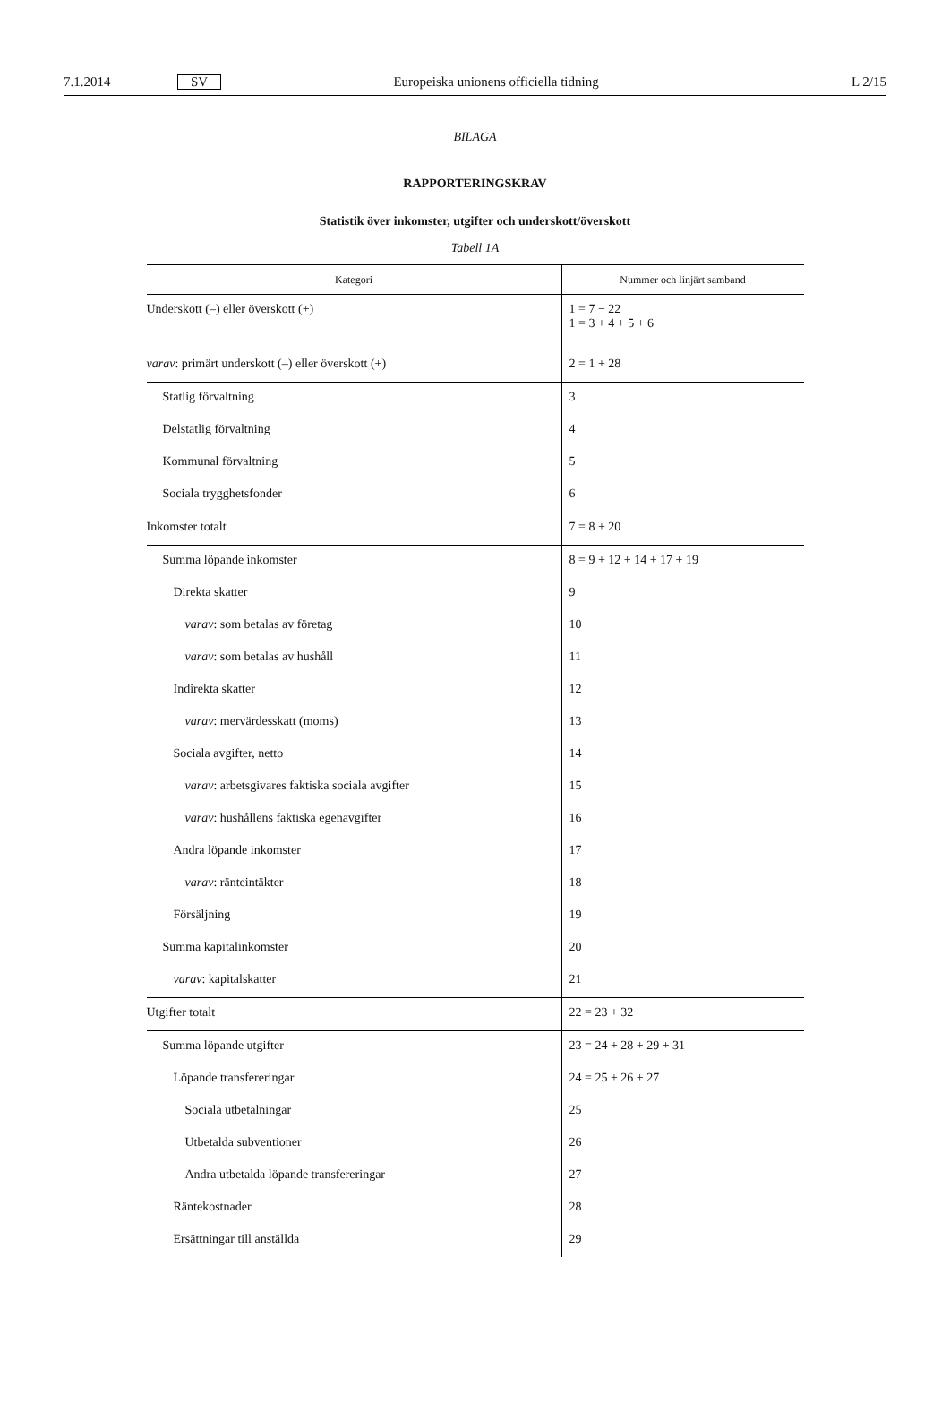7.1.2014 SV Europeiska unionens officiella tidning L 2/15
BILAGA
RAPPORTERINGSKRAV
Statistik över inkomster, utgifter och underskott/överskott
Tabell 1A
| Kategori | Nummer och linjärt samband |
| --- | --- |
| Underskott (–) eller överskott (+) | 1 = 7 − 22 1 = 3 + 4 + 5 + 6 |
| varav : primärt underskott (–) eller överskott (+) | 2 = 1 + 28 |
| Statlig förvaltning | 3 |
| Delstatlig förvaltning | 4 |
| Kommunal förvaltning | 5 |
| Sociala trygghetsfonder | 6 |
| Inkomster totalt | 7 = 8 + 20 |
| Summa löpande inkomster | 8 = 9 + 12 + 14 + 17 + 19 |
| Direkta skatter | 9 |
| varav : som betalas av företag | 10 |
| varav : som betalas av hushåll | 11 |
| Indirekta skatter | 12 |
| varav : mervärdesskatt (moms) | 13 |
| Sociala avgifter, netto | 14 |
| varav : arbetsgivares faktiska sociala avgifter | 15 |
| varav : hushållens faktiska egenavgifter | 16 |
| Andra löpande inkomster | 17 |
| varav : ränteintäkter | 18 |
| Försäljning | 19 |
| Summa kapitalinkomster | 20 |
| varav : kapitalskatter | 21 |
| Utgifter totalt | 22 = 23 + 32 |
| Summa löpande utgifter | 23 = 24 + 28 + 29 + 31 |
| Löpande transfereringar | 24 = 25 + 26 + 27 |
| Sociala utbetalningar | 25 |
| Utbetalda subventioner | 26 |
| Andra utbetalda löpande transfereringar | 27 |
| Räntekostnader | 28 |
| Ersättningar till anställda | 29 |